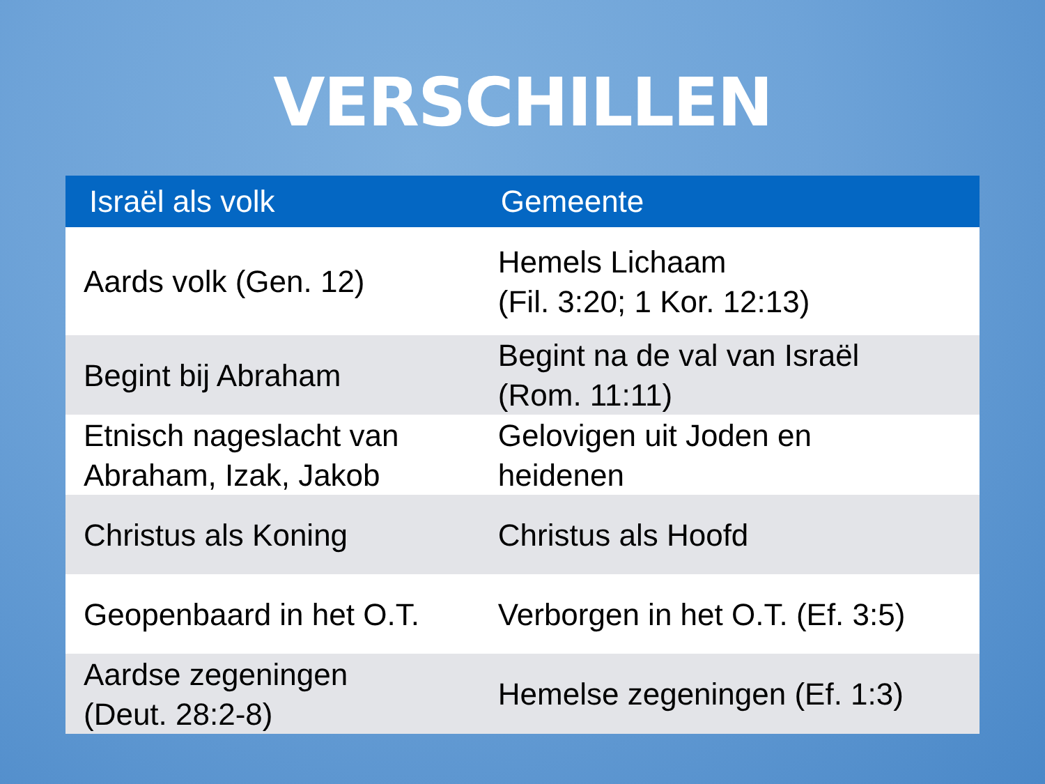VERSCHILLEN
| Israël als volk | Gemeente |
| --- | --- |
| Aards volk (Gen. 12) | Hemels Lichaam (Fil. 3:20; 1 Kor. 12:13) |
| Begint bij Abraham | Begint na de val van Israël (Rom. 11:11) |
| Etnisch nageslacht van Abraham, Izak, Jakob | Gelovigen uit Joden en heidenen |
| Christus als Koning | Christus als Hoofd |
| Geopenbaard in het O.T. | Verborgen in het O.T. (Ef. 3:5) |
| Aardse zegeningen (Deut. 28:2-8) | Hemelse zegeningen (Ef. 1:3) |